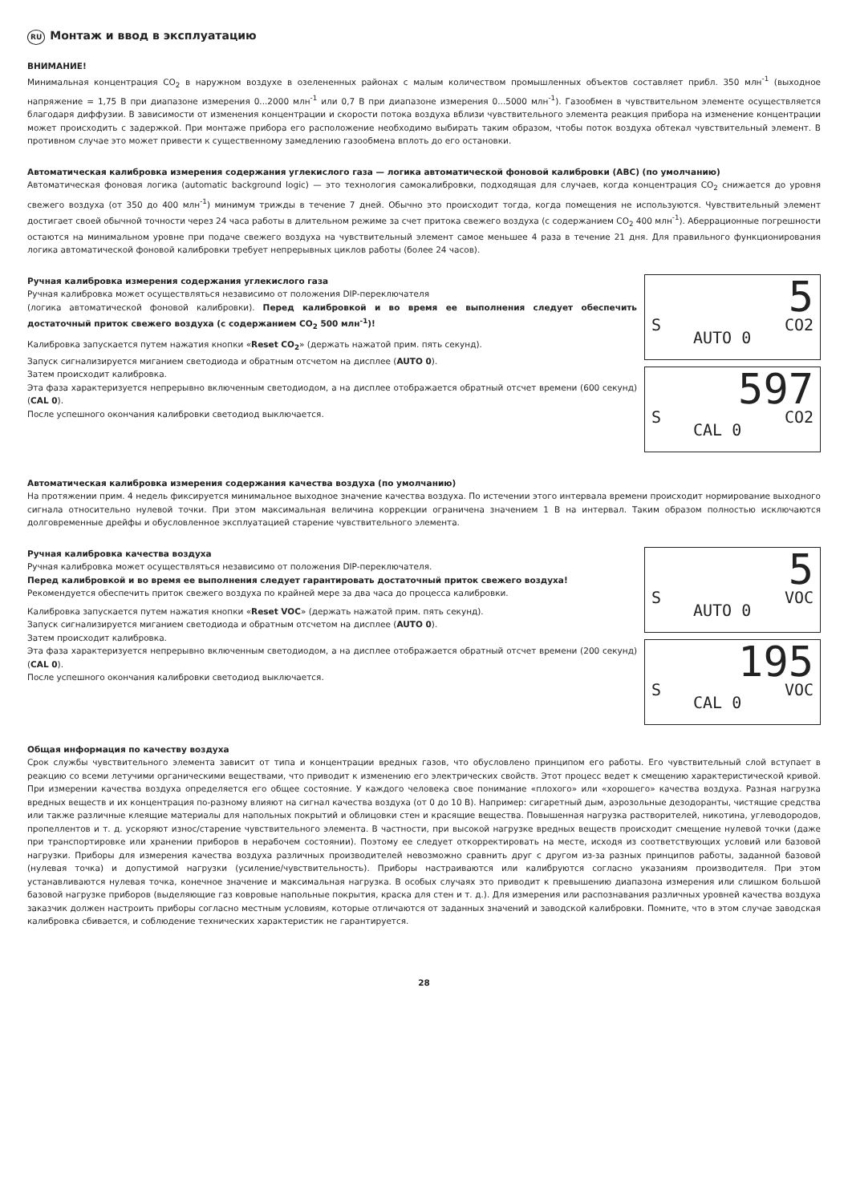RU Монтаж и ввод в эксплуатацию
ВНИМАНИЕ!
Минимальная концентрация CO<sub>2</sub> в наружном воздухе в озелененных районах с малым количеством промышленных объектов составляет прибл. 350 млн<sup>-1</sup> (выходное напряжение = 1,75 В при диапазоне измерения 0...2000 млн<sup>-1</sup> или 0,7 В при диапазоне измерения 0...5000 млн<sup>-1</sup>). Газообмен в чувствительном элементе осуществляется благодаря диффузии. В зависимости от изменения концентрации и скорости потока воздуха вблизи чувствительного элемента реакция прибора на изменение концентрации может происходить с задержкой. При монтаже прибора его расположение необходимо выбирать таким образом, чтобы поток воздуха обтекал чувствительный элемент. В противном случае это может привести к существенному замедлению газообмена вплоть до его остановки.
Автоматическая калибровка измерения содержания углекислого газа — логика автоматической фоновой калибровки (ABC) (по умолчанию)
Автоматическая фоновая логика (automatic background logic) — это технология самокалибровки, подходящая для случаев, когда концентрация CO<sub>2</sub> снижается до уровня свежего воздуха (от 350 до 400 млн<sup>-1</sup>) минимум трижды в течение 7 дней. Обычно это происходит тогда, когда помещения не используются. Чувствительный элемент достигает своей обычной точности через 24 часа работы в длительном режиме за счет притока свежего воздуха (с содержанием CO<sub>2</sub> 400 млн<sup>-1</sup>). Аберрационные погрешности остаются на минимальном уровне при подаче свежего воздуха на чувствительный элемент самое меньшее 4 раза в течение 21 дня. Для правильного функционирования логика автоматической фоновой калибровки требует непрерывных циклов работы (более 24 часов).
Ручная калибровка измерения содержания углекислого газа
Ручная калибровка может осуществляться независимо от положения DIP-переключателя
(логика автоматической фоновой калибровки). Перед калибровкой и во время ее выполнения следует обеспечить достаточный приток свежего воздуха (с содержанием CO<sub>2</sub> 500 млн<sup>-1</sup>)!
Калибровка запускается путем нажатия кнопки «Reset CO<sub>2</sub>» (держать нажатой прим. пять секунд).
Запуск сигнализируется миганием светодиода и обратным отсчетом на дисплее (AUTO 0).
Затем происходит калибровка.
Эта фаза характеризуется непрерывно включенным светодиодом, а на дисплее отображается обратный отсчет времени (600 секунд) (CAL 0).
После успешного окончания калибровки светодиод выключается.
5
S CO2
AUTO 0
597
S CO2
CAL 0
Автоматическая калибровка измерения содержания качества воздуха (по умолчанию)
На протяжении прим. 4 недель фиксируется минимальное выходное значение качества воздуха. По истечении этого интервала времени происходит нормирование выходного сигнала относительно нулевой точки. При этом максимальная величина коррекции ограничена значением 1 В на интервал. Таким образом полностью исключаются долговременные дрейфы и обусловленное эксплуатацией старение чувствительного элемента.
Ручная калибровка качества воздуха
Ручная калибровка может осуществляться независимо от положения DIP-переключателя.
Перед калибровкой и во время ее выполнения следует гарантировать достаточный приток свежего воздуха!
Рекомендуется обеспечить приток свежего воздуха по крайней мере за два часа до процесса калибровки.
Калибровка запускается путем нажатия кнопки «Reset VOC» (держать нажатой прим. пять секунд).
Запуск сигнализируется миганием светодиода и обратным отсчетом на дисплее (AUTO 0).
Затем происходит калибровка.
Эта фаза характеризуется непрерывно включенным светодиодом, а на дисплее отображается обратный отсчет времени (200 секунд) (CAL 0).
После успешного окончания калибровки светодиод выключается.
5
S VOC
AUTO 0
195
S VOC
CAL 0
Общая информация по качеству воздуха
Срок службы чувствительного элемента зависит от типа и концентрации вредных газов, что обусловлено принципом его работы. Его чувствительный слой вступает в реакцию со всеми летучими органическими веществами, что приводит к изменению его электрических свойств. Этот процесс ведет к смещению характеристической кривой. При измерении качества воздуха определяется его общее состояние. У каждого человека свое понимание «плохого» или «хорошего» качества воздуха. Разная нагрузка вредных веществ и их концентрация по-разному влияют на сигнал качества воздуха (от 0 до 10 В). Например: сигаретный дым, аэрозольные дезодоранты, чистящие средства или также различные клеящие материалы для напольных покрытий и облицовки стен и красящие вещества. Повышенная нагрузка растворителей, никотина, углеводородов, пропеллентов и т. д. ускоряют износ/старение чувствительного элемента. В частности, при высокой нагрузке вредных веществ происходит смещение нулевой точки (даже при транспортировке или хранении приборов в нерабочем состоянии). Поэтому ее следует откорректировать на месте, исходя из соответствующих условий или базовой нагрузки. Приборы для измерения качества воздуха различных производителей невозможно сравнить друг с другом из-за разных принципов работы, заданной базовой (нулевая точка) и допустимой нагрузки (усиление/чувствительность). Приборы настраиваются или калибруются согласно указаниям производителя. При этом устанавливаются нулевая точка, конечное значение и максимальная нагрузка. В особых случаях это приводит к превышению диапазона измерения или слишком большой базовой нагрузке приборов (выделяющие газ ковровые напольные покрытия, краска для стен и т. д.). Для измерения или распознавания различных уровней качества воздуха заказчик должен настроить приборы согласно местным условиям, которые отличаются от заданных значений и заводской калибровки. Помните, что в этом случае заводская калибровка сбивается, и соблюдение технических характеристик не гарантируется.
28